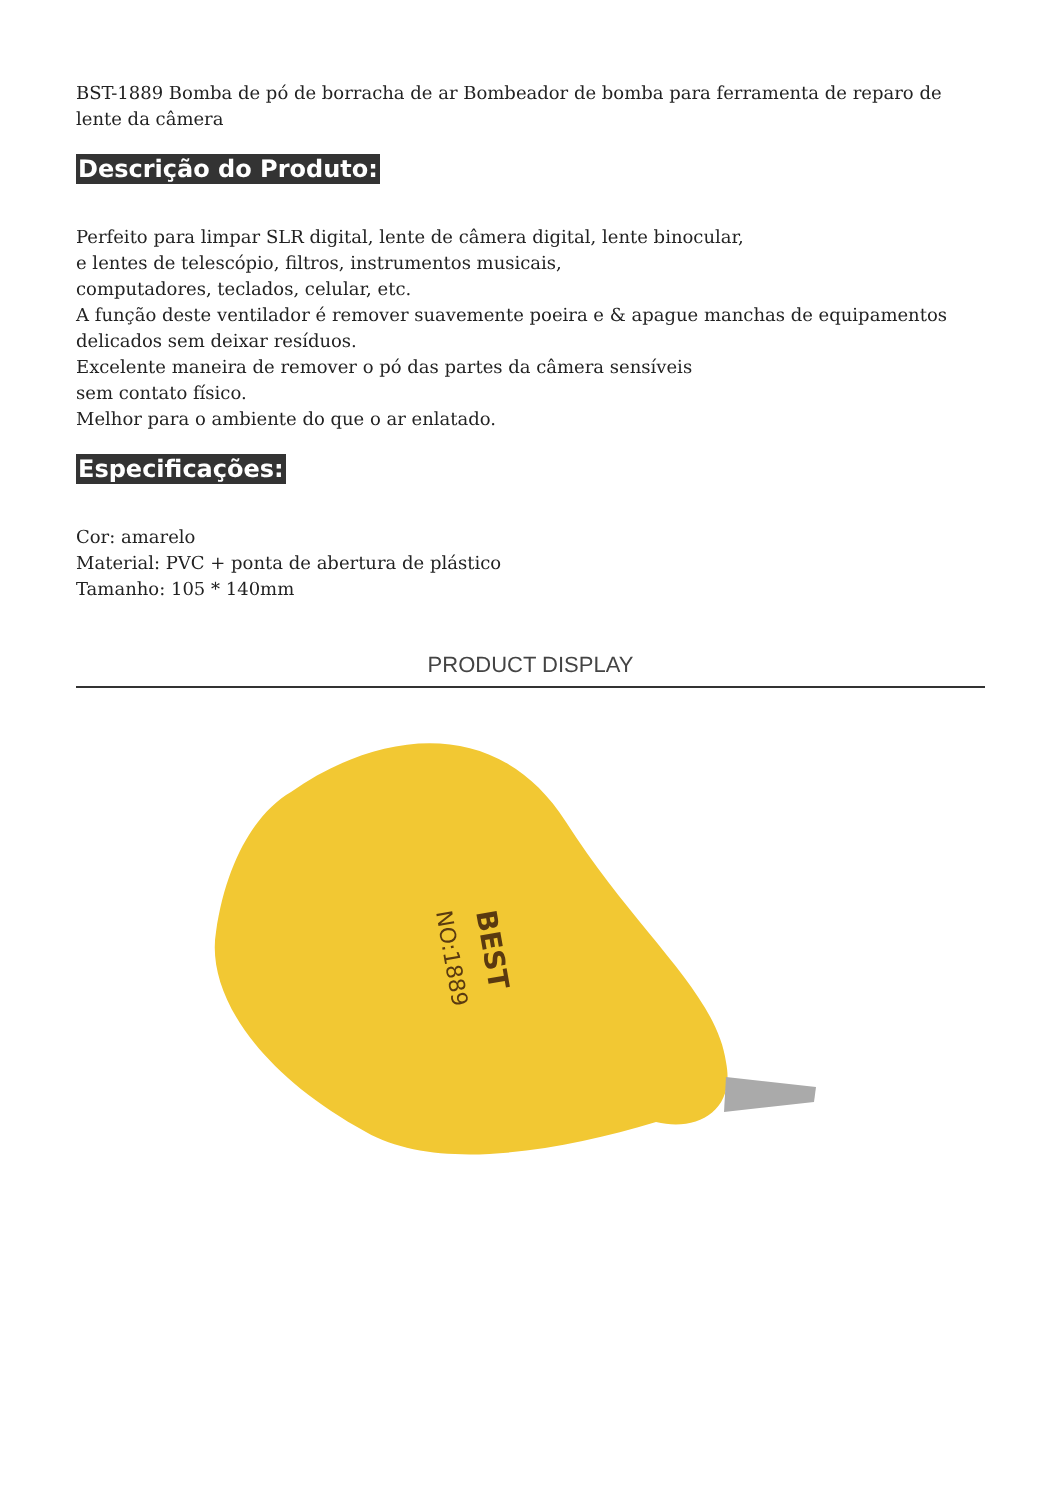BST-1889 Bomba de pó de borracha de ar Bombeador de bomba para ferramenta de reparo de lente da câmera
Descrição do Produto:
Perfeito para limpar SLR digital, lente de câmera digital, lente binocular,
e lentes de telescópio, filtros, instrumentos musicais,
computadores, teclados, celular, etc.
A função deste ventilador é remover suavemente poeira e & apague manchas de equipamentos delicados sem deixar resíduos.
Excelente maneira de remover o pó das partes da câmera sensíveis
sem contato físico.
Melhor para o ambiente do que o ar enlatado.
Especificações:
Cor: amarelo
Material: PVC + ponta de abertura de plástico
Tamanho: 105 * 140mm
PRODUCT DISPLAY
BEST
NO:1889